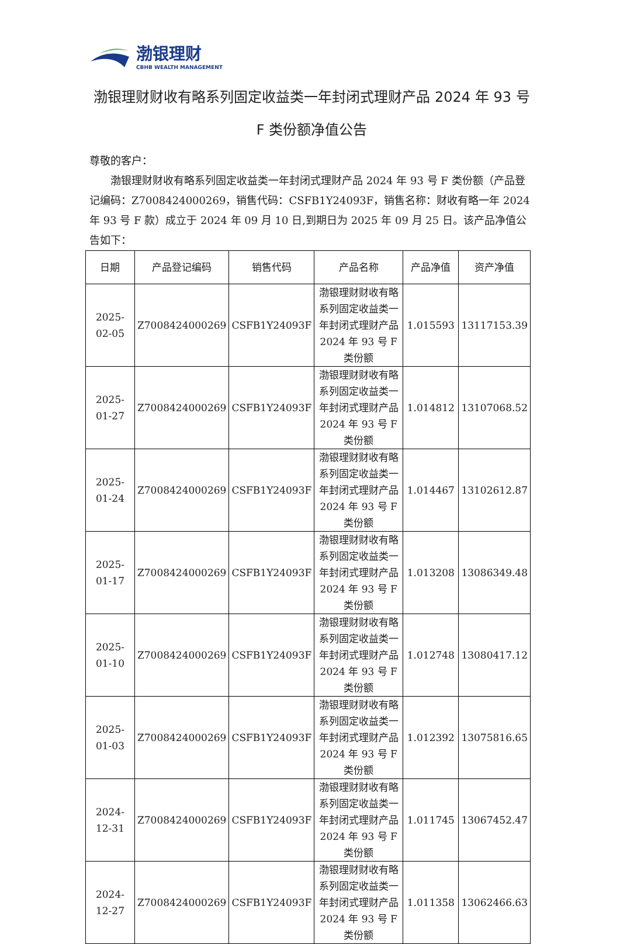渤银理财
CBHB WEALTH MANAGEMENT
渤银理财财收有略系列固定收益类一年封闭式理财产品 2024 年 93 号 F 类份额净值公告
尊敬的客户：
渤银理财财收有略系列固定收益类一年封闭式理财产品 2024 年 93 号 F 类份额（产品登记编码：Z7008424000269，销售代码：CSFB1Y24093F，销售名称：财收有略一年 2024 年 93 号 F 款）成立于 2024 年 09 月 10 日,到期日为 2025 年 09 月 25 日。该产品净值公告如下：
| 日期 | 产品登记编码 | 销售代码 | 产品名称 | 产品净值 | 资产净值 |
| --- | --- | --- | --- | --- | --- |
| 2025-02-05 | Z7008424000269 | CSFB1Y24093F | 渤银理财财收有略系列固定收益类一年封闭式理财产品 2024 年 93 号 F 类份额 | 1.015593 | 13117153.39 |
| 2025-01-27 | Z7008424000269 | CSFB1Y24093F | 渤银理财财收有略系列固定收益类一年封闭式理财产品 2024 年 93 号 F 类份额 | 1.014812 | 13107068.52 |
| 2025-01-24 | Z7008424000269 | CSFB1Y24093F | 渤银理财财收有略系列固定收益类一年封闭式理财产品 2024 年 93 号 F 类份额 | 1.014467 | 13102612.87 |
| 2025-01-17 | Z7008424000269 | CSFB1Y24093F | 渤银理财财收有略系列固定收益类一年封闭式理财产品 2024 年 93 号 F 类份额 | 1.013208 | 13086349.48 |
| 2025-01-10 | Z7008424000269 | CSFB1Y24093F | 渤银理财财收有略系列固定收益类一年封闭式理财产品 2024 年 93 号 F 类份额 | 1.012748 | 13080417.12 |
| 2025-01-03 | Z7008424000269 | CSFB1Y24093F | 渤银理财财收有略系列固定收益类一年封闭式理财产品 2024 年 93 号 F 类份额 | 1.012392 | 13075816.65 |
| 2024-12-31 | Z7008424000269 | CSFB1Y24093F | 渤银理财财收有略系列固定收益类一年封闭式理财产品 2024 年 93 号 F 类份额 | 1.011745 | 13067452.47 |
| 2024-12-27 | Z7008424000269 | CSFB1Y24093F | 渤银理财财收有略系列固定收益类一年封闭式理财产品 2024 年 93 号 F 类份额 | 1.011358 | 13062466.63 |